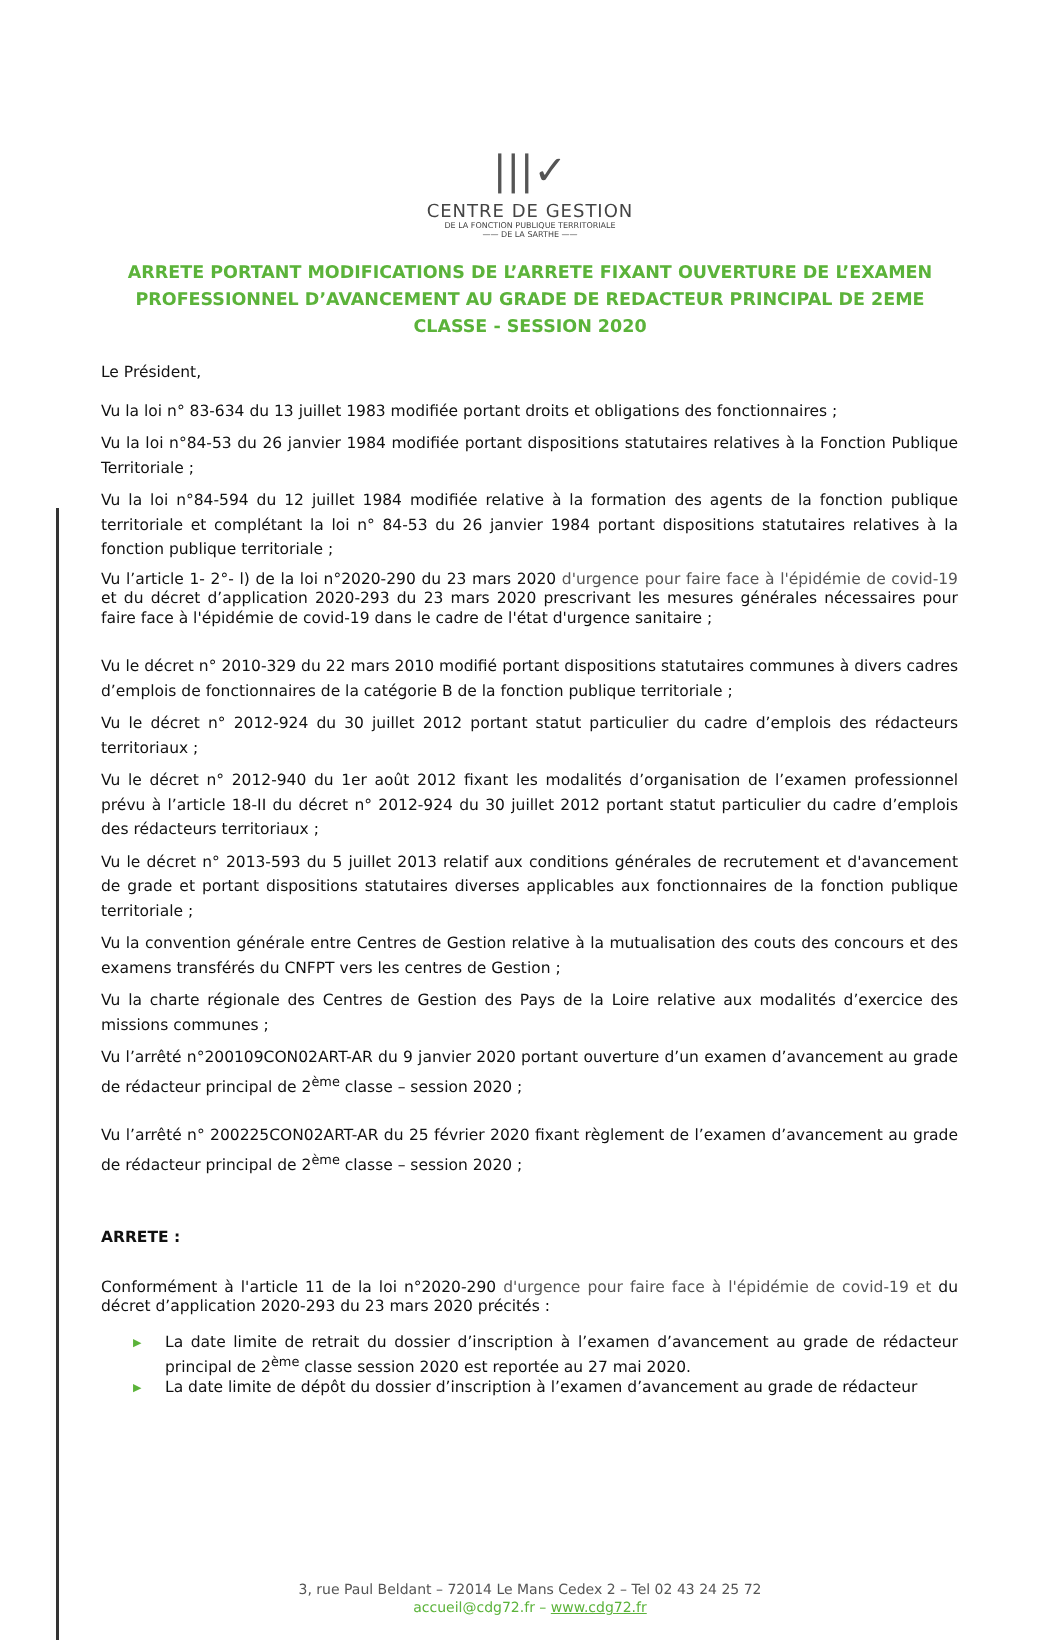|||✓
CENTRE DE GESTION
DE LA FONCTION PUBLIQUE TERRITORIALE
—— DE LA SARTHE ——
ARRETE PORTANT MODIFICATIONS DE L’ARRETE FIXANT OUVERTURE DE L’EXAMEN PROFESSIONNEL D’AVANCEMENT AU GRADE DE REDACTEUR PRINCIPAL DE 2EME CLASSE - SESSION 2020
Le Président,
Vu la loi n° 83-634 du 13 juillet 1983 modifiée portant droits et obligations des fonctionnaires ;
Vu la loi n°84-53 du 26 janvier 1984 modifiée portant dispositions statutaires relatives à la Fonction Publique Territoriale ;
Vu la loi n°84-594 du 12 juillet 1984 modifiée relative à la formation des agents de la fonction publique territoriale et complétant la loi n° 84-53 du 26 janvier 1984 portant dispositions statutaires relatives à la fonction publique territoriale ;
Vu l’article 1- 2°- l) de la loi n°2020-290 du 23 mars 2020 d'urgence pour faire face à l'épidémie de covid-19 et du décret d’application 2020-293 du 23 mars 2020 prescrivant les mesures générales nécessaires pour faire face à l'épidémie de covid-19 dans le cadre de l'état d'urgence sanitaire ;
Vu le décret n° 2010-329 du 22 mars 2010 modifié portant dispositions statutaires communes à divers cadres d’emplois de fonctionnaires de la catégorie B de la fonction publique territoriale ;
Vu le décret n° 2012-924 du 30 juillet 2012 portant statut particulier du cadre d’emplois des rédacteurs territoriaux ;
Vu le décret n° 2012-940 du 1er août 2012 fixant les modalités d’organisation de l’examen professionnel prévu à l’article 18-II du décret n° 2012-924 du 30 juillet 2012 portant statut particulier du cadre d’emplois des rédacteurs territoriaux ;
Vu le décret n° 2013-593 du 5 juillet 2013 relatif aux conditions générales de recrutement et d'avancement de grade et portant dispositions statutaires diverses applicables aux fonctionnaires de la fonction publique territoriale ;
Vu la convention générale entre Centres de Gestion relative à la mutualisation des couts des concours et des examens transférés du CNFPT vers les centres de Gestion ;
Vu la charte régionale des Centres de Gestion des Pays de la Loire relative aux modalités d’exercice des missions communes ;
Vu l’arrêté n°200109CON02ART-AR du 9 janvier 2020 portant ouverture d’un examen d’avancement au grade de rédacteur principal de 2<sup>ème</sup> classe – session 2020 ;
Vu l’arrêté n° 200225CON02ART-AR du 25 février 2020 fixant règlement de l’examen d’avancement au grade de rédacteur principal de 2<sup>ème</sup> classe – session 2020 ;
ARRETE :
Conformément à l'article 11 de la loi n°2020-290 d'urgence pour faire face à l'épidémie de covid-19 et du décret d’application 2020-293 du 23 mars 2020 précités :
▶ La date limite de retrait du dossier d’inscription à l’examen d’avancement au grade de rédacteur principal de 2<sup>ème</sup> classe session 2020 est reportée au 27 mai 2020.
▶ La date limite de dépôt du dossier d’inscription à l’examen d’avancement au grade de rédacteur
3, rue Paul Beldant – 72014 Le Mans Cedex 2 – Tel 02 43 24 25 72
accueil@cdg72.fr – www.cdg72.fr